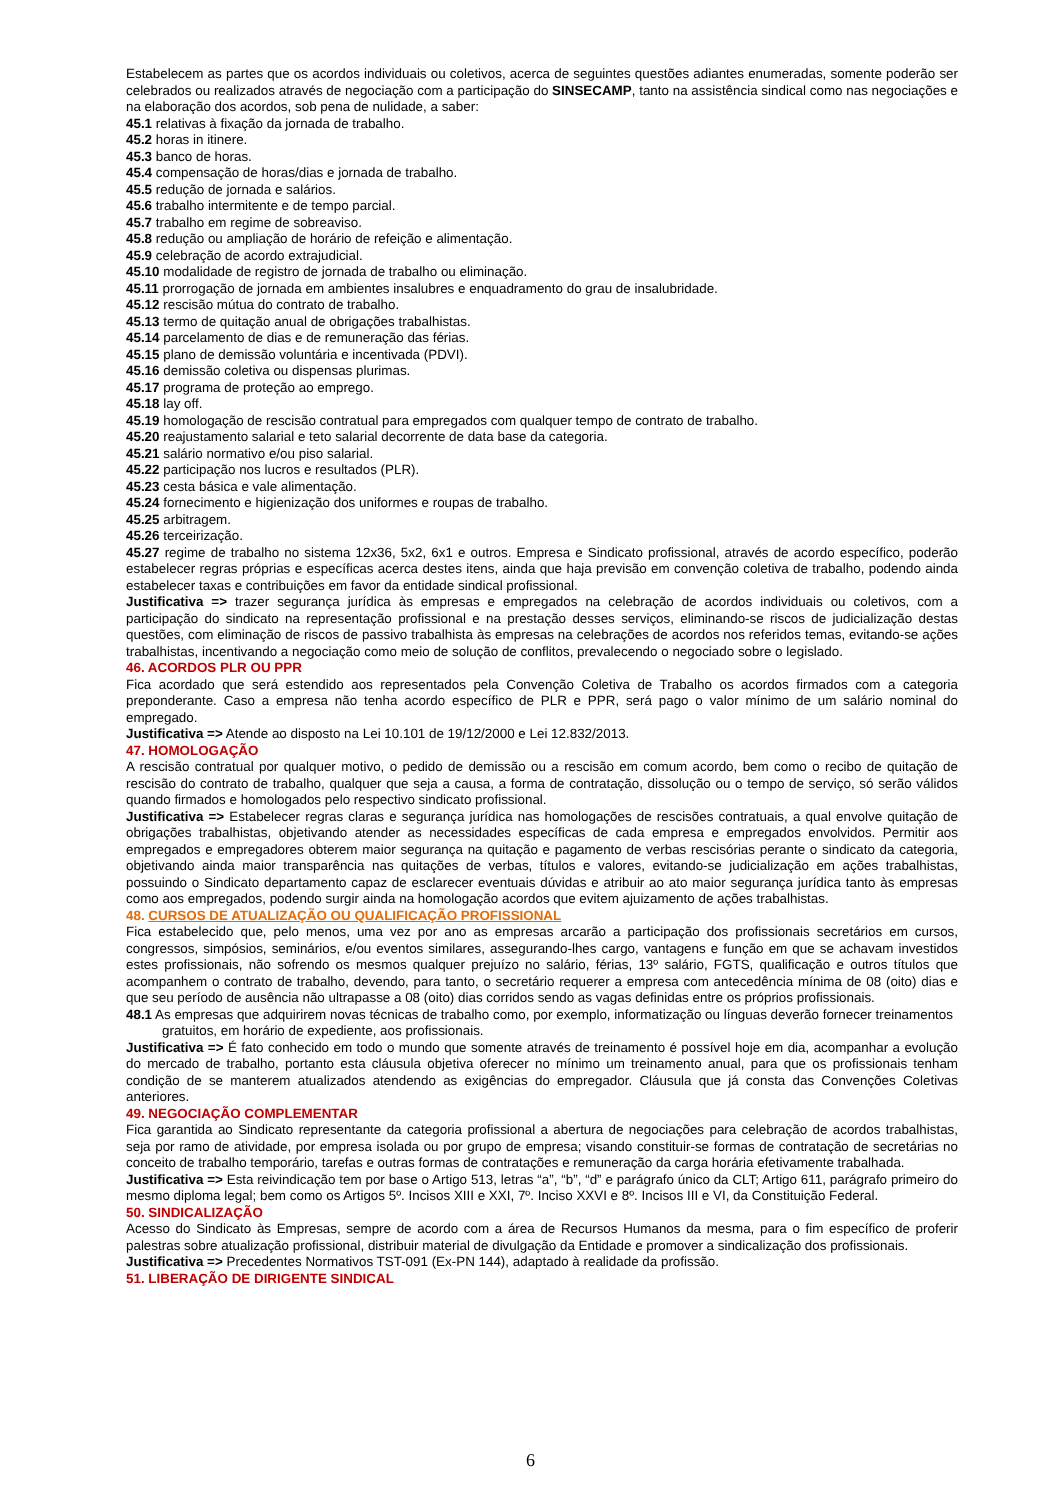Estabelecem as partes que os acordos individuais ou coletivos, acerca de seguintes questões adiantes enumeradas, somente poderão ser celebrados ou realizados através de negociação com a participação do SINSECAMP, tanto na assistência sindical como nas negociações e na elaboração dos acordos, sob pena de nulidade, a saber:
45.1 relativas à fixação da jornada de trabalho.
45.2 horas in itinere.
45.3 banco de horas.
45.4 compensação de horas/dias e jornada de trabalho.
45.5 redução de jornada e salários.
45.6 trabalho intermitente e de tempo parcial.
45.7 trabalho em regime de sobreaviso.
45.8 redução ou ampliação de horário de refeição e alimentação.
45.9 celebração de acordo extrajudicial.
45.10 modalidade de registro de jornada de trabalho ou eliminação.
45.11 prorrogação de jornada em ambientes insalubres e enquadramento do grau de insalubridade.
45.12 rescisão mútua do contrato de trabalho.
45.13 termo de quitação anual de obrigações trabalhistas.
45.14 parcelamento de dias e de remuneração das férias.
45.15 plano de demissão voluntária e incentivada (PDVI).
45.16 demissão coletiva ou dispensas plurimas.
45.17 programa de proteção ao emprego.
45.18 lay off.
45.19 homologação de rescisão contratual para empregados com qualquer tempo de contrato de trabalho.
45.20 reajustamento salarial e teto salarial decorrente de data base da categoria.
45.21 salário normativo e/ou piso salarial.
45.22 participação nos lucros e resultados (PLR).
45.23 cesta básica e vale alimentação.
45.24 fornecimento e higienização dos uniformes e roupas de trabalho.
45.25 arbitragem.
45.26 terceirização.
45.27 regime de trabalho no sistema 12x36, 5x2, 6x1 e outros. Empresa e Sindicato profissional, através de acordo específico, poderão estabelecer regras próprias e específicas acerca destes itens, ainda que haja previsão em convenção coletiva de trabalho, podendo ainda estabelecer taxas e contribuições em favor da entidade sindical profissional.
Justificativa => trazer segurança jurídica às empresas e empregados na celebração de acordos individuais ou coletivos, com a participação do sindicato na representação profissional e na prestação desses serviços, eliminando-se riscos de judicialização destas questões, com eliminação de riscos de passivo trabalhista às empresas na celebrações de acordos nos referidos temas, evitando-se ações trabalhistas, incentivando a negociação como meio de solução de conflitos, prevalecendo o negociado sobre o legislado.
46. ACORDOS PLR OU PPR
Fica acordado que será estendido aos representados pela Convenção Coletiva de Trabalho os acordos firmados com a categoria preponderante. Caso a empresa não tenha acordo específico de PLR e PPR, será pago o valor mínimo de um salário nominal do empregado.
Justificativa => Atende ao disposto na Lei 10.101 de 19/12/2000 e Lei 12.832/2013.
47. HOMOLOGAÇÃO
A rescisão contratual por qualquer motivo, o pedido de demissão ou a rescisão em comum acordo, bem como o recibo de quitação de rescisão do contrato de trabalho, qualquer que seja a causa, a forma de contratação, dissolução ou o tempo de serviço, só serão válidos quando firmados e homologados pelo respectivo sindicato profissional.
Justificativa => Estabelecer regras claras e segurança jurídica nas homologações de rescisões contratuais, a qual envolve quitação de obrigações trabalhistas, objetivando atender as necessidades específicas de cada empresa e empregados envolvidos. Permitir aos empregados e empregadores obterem maior segurança na quitação e pagamento de verbas rescisórias perante o sindicato da categoria, objetivando ainda maior transparência nas quitações de verbas, títulos e valores, evitando-se judicialização em ações trabalhistas, possuindo o Sindicato departamento capaz de esclarecer eventuais dúvidas e atribuir ao ato maior segurança jurídica tanto às empresas como aos empregados, podendo surgir ainda na homologação acordos que evitem ajuizamento de ações trabalhistas.
48. CURSOS DE ATUALIZAÇÃO OU QUALIFICAÇÃO PROFISSIONAL
Fica estabelecido que, pelo menos, uma vez por ano as empresas arcarão a participação dos profissionais secretários em cursos, congressos, simpósios, seminários, e/ou eventos similares, assegurando-lhes cargo, vantagens e função em que se achavam investidos estes profissionais, não sofrendo os mesmos qualquer prejuízo no salário, férias, 13º salário, FGTS, qualificação e outros títulos que acompanhem o contrato de trabalho, devendo, para tanto, o secretário requerer a empresa com antecedência mínima de 08 (oito) dias e que seu período de ausência não ultrapasse a 08 (oito) dias corridos sendo as vagas definidas entre os próprios profissionais.
48.1 As empresas que adquirirem novas técnicas de trabalho como, por exemplo, informatização ou línguas deverão fornecer treinamentos gratuitos, em horário de expediente, aos profissionais.
Justificativa => É fato conhecido em todo o mundo que somente através de treinamento é possível hoje em dia, acompanhar a evolução do mercado de trabalho, portanto esta cláusula objetiva oferecer no mínimo um treinamento anual, para que os profissionais tenham condição de se manterem atualizados atendendo as exigências do empregador. Cláusula que já consta das Convenções Coletivas anteriores.
49. NEGOCIAÇÃO COMPLEMENTAR
Fica garantida ao Sindicato representante da categoria profissional a abertura de negociações para celebração de acordos trabalhistas, seja por ramo de atividade, por empresa isolada ou por grupo de empresa; visando constituir-se formas de contratação de secretárias no conceito de trabalho temporário, tarefas e outras formas de contratações e remuneração da carga horária efetivamente trabalhada.
Justificativa => Esta reivindicação tem por base o Artigo 513, letras “a”, “b”, “d” e parágrafo único da CLT; Artigo 611, parágrafo primeiro do mesmo diploma legal; bem como os Artigos 5º. Incisos XIII e XXI, 7º. Inciso XXVI e 8º. Incisos III e VI, da Constituição Federal.
50. SINDICALIZAÇÃO
Acesso do Sindicato às Empresas, sempre de acordo com a área de Recursos Humanos da mesma, para o fim específico de proferir palestras sobre atualização profissional, distribuir material de divulgação da Entidade e promover a sindicalização dos profissionais.
Justificativa => Precedentes Normativos TST-091 (Ex-PN 144), adaptado à realidade da profissão.
51. LIBERAÇÃO DE DIRIGENTE SINDICAL
6